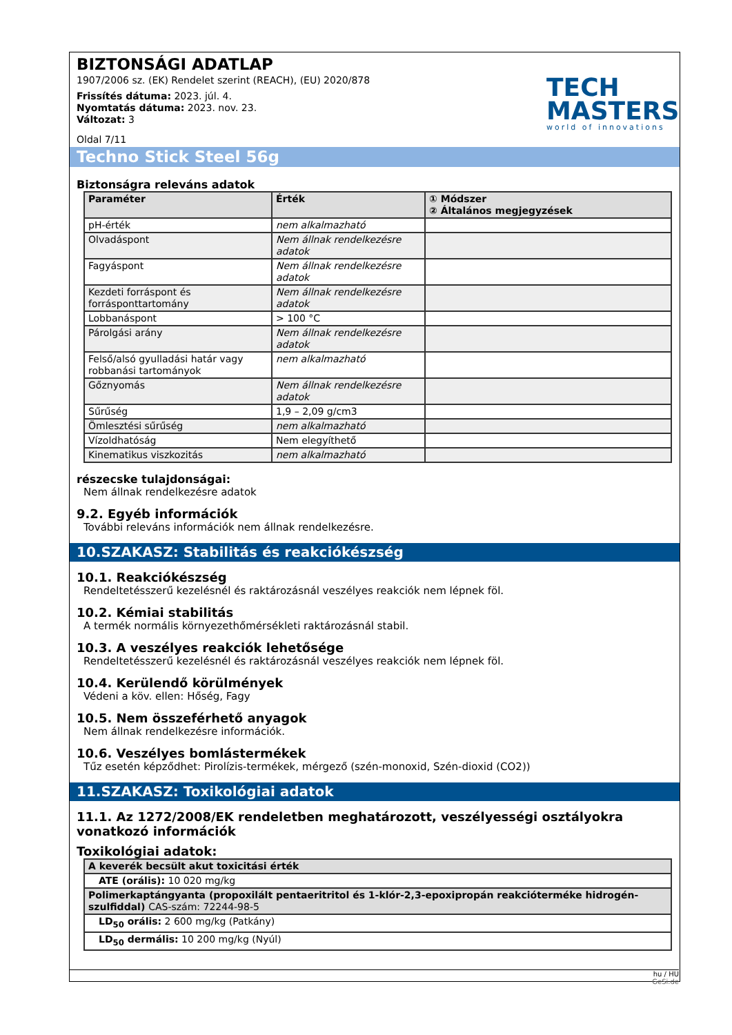TECH
MASTERS
world of innovations
BIZTONSÁGI ADATLAP
1907/2006 sz. (EK) Rendelet szerint (REACH), (EU) 2020/878
Frissítés dátuma: 2023. júl. 4.
Nyomtatás dátuma: 2023. nov. 23.
Változat: 3
Oldal 7/11
Techno Stick Steel 56g
Biztonságra releváns adatok
| Paraméter | Érték | ① Módszer ② Általános megjegyzések |
| --- | --- | --- |
| pH-érték | nem alkalmazható | |
| Olvadáspont | Nem állnak rendelkezésre adatok | |
| Fagyáspont | Nem állnak rendelkezésre adatok | |
| Kezdeti forráspont és forrásponttartomány | Nem állnak rendelkezésre adatok | |
| Lobbanáspont | > 100 °C | |
| Párolgási arány | Nem állnak rendelkezésre adatok | |
| Felső/alsó gyulladási határ vagy robbanási tartományok | nem alkalmazható | |
| Gőznyomás | Nem állnak rendelkezésre adatok | |
| Sűrűség | 1,9 – 2,09 g/cm3 | |
| Ömlesztési sűrűség | nem alkalmazható | |
| Vízoldhatóság | Nem elegyíthető | |
| Kinematikus viszkozitás | nem alkalmazható | |
részecske tulajdonságai:
Nem állnak rendelkezésre adatok
9.2. Egyéb információk
További releváns információk nem állnak rendelkezésre.
10.SZAKASZ: Stabilitás és reakciókészség
10.1. Reakciókészség
Rendeltetésszerű kezelésnél és raktározásnál veszélyes reakciók nem lépnek föl.
10.2. Kémiai stabilitás
A termék normális környezethőmérsékleti raktározásnál stabil.
10.3. A veszélyes reakciók lehetősége
Rendeltetésszerű kezelésnél és raktározásnál veszélyes reakciók nem lépnek föl.
10.4. Kerülendő körülmények
Védeni a köv. ellen: Hőség, Fagy
10.5. Nem összeférhető anyagok
Nem állnak rendelkezésre információk.
10.6. Veszélyes bomlástermékek
Tűz esetén képződhet: Pirolízis-termékek, mérgező (szén-monoxid, Szén-dioxid (CO2))
11.SZAKASZ: Toxikológiai adatok
11.1. Az 1272/2008/EK rendeletben meghatározott, veszélyességi osztályokra vonatkozó információk
Toxikológiai adatok:
| A keverék becsült akut toxicitási érték |
| --- |
| ATE (orális): 10 020 mg/kg |
| Polimerkaptángyanta (propoxilált pentaeritritol és 1-klór-2,3-epoxipropán reakcióterméke hidrogén-szulfiddal) CAS-szám: 72244-98-5 |
| LD<sub>50</sub> orális: 2 600 mg/kg (Patkány) |
| LD<sub>50</sub> dermális: 10 200 mg/kg (Nyúl) |
hu / HU
GeSi.de